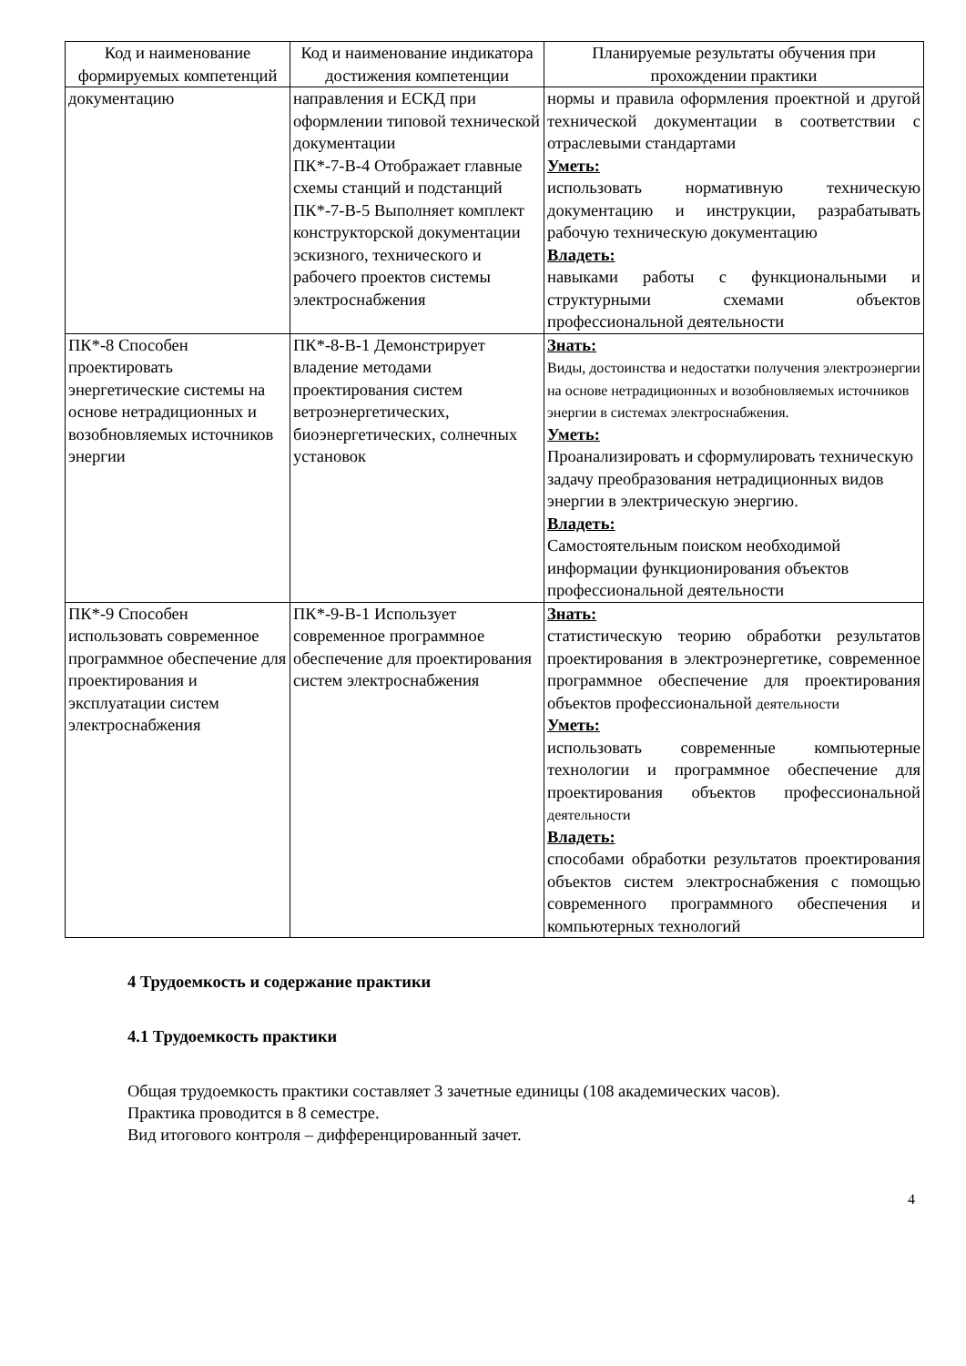| Код и наименование формируемых компетенций | Код и наименование индикатора достижения компетенции | Планируемые результаты обучения при прохождении практики |
| --- | --- | --- |
| документацию | направления и ЕСКД при оформлении типовой технической документации ПК*-7-В-4 Отображает главные схемы станций и подстанций ПК*-7-В-5 Выполняет комплект конструкторской документации эскизного, технического и рабочего проектов системы электроснабжения | нормы и правила оформления проектной и другой технической документации в соответствии с отраслевыми стандартами Уметь: использовать нормативную техническую документацию и инструкции, разрабатывать рабочую техническую документацию Владеть: навыками работы с функциональными и структурными схемами объектов профессиональной деятельности |
| ПК*-8 Способен проектировать энергетические системы на основе нетрадиционных и возобновляемых источников энергии | ПК*-8-В-1 Демонстрирует владение методами проектирования систем ветроэнергетических, биоэнергетических, солнечных установок | Знать: Виды, достоинства и недостатки получения электроэнергии на основе нетрадиционных и возобновляемых источников энергии в системах электроснабжения. Уметь: Проанализировать и сформулировать техническую задачу преобразования нетрадиционных видов энергии в электрическую энергию. Владеть: Самостоятельным поиском необходимой информации функционирования объектов профессиональной деятельности |
| ПК*-9 Способен использовать современное программное обеспечение для проектирования и эксплуатации систем электроснабжения | ПК*-9-В-1 Использует современное программное обеспечение для проектирования систем электроснабжения | Знать: статистическую теорию обработки результатов проектирования в электроэнергетике, современное программное обеспечение для проектирования объектов профессиональной деятельности Уметь: использовать современные компьютерные технологии и программное обеспечение для проектирования объектов профессиональной деятельности Владеть: способами обработки результатов проектирования объектов систем электроснабжения с помощью современного программного обеспечения и компьютерных технологий |
4 Трудоемкость и содержание практики
4.1 Трудоемкость практики
Общая трудоемкость практики составляет 3 зачетные единицы (108 академических часов).
Практика проводится в 8 семестре.
Вид итогового контроля – дифференцированный зачет.
4